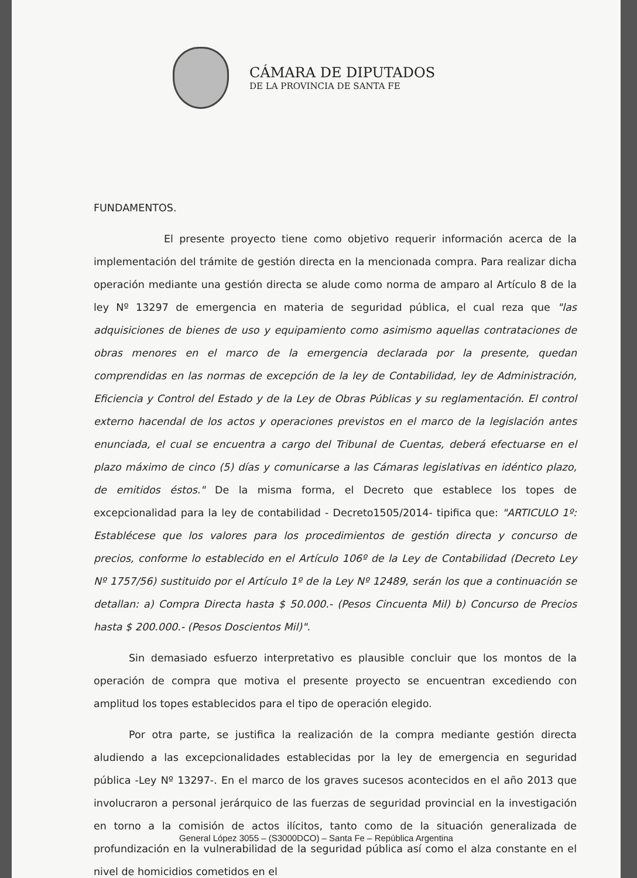CÁMARA DE DIPUTADOS
DE LA PROVINCIA DE SANTA FE
FUNDAMENTOS.
El presente proyecto tiene como objetivo requerir información acerca de la implementación del trámite de gestión directa en la mencionada compra. Para realizar dicha operación mediante una gestión directa se alude como norma de amparo al Artículo 8 de la ley Nº 13297 de emergencia en materia de seguridad pública, el cual reza que "las adquisiciones de bienes de uso y equipamiento como asimismo aquellas contrataciones de obras menores en el marco de la emergencia declarada por la presente, quedan comprendidas en las normas de excepción de la ley de Contabilidad, ley de Administración, Eficiencia y Control del Estado y de la Ley de Obras Públicas y su reglamentación. El control externo hacendal de los actos y operaciones previstos en el marco de la legislación antes enunciada, el cual se encuentra a cargo del Tribunal de Cuentas, deberá efectuarse en el plazo máximo de cinco (5) días y comunicarse a las Cámaras legislativas en idéntico plazo, de emitidos éstos." De la misma forma, el Decreto que establece los topes de excepcionalidad para la ley de contabilidad - Decreto1505/2014- tipifica que: "ARTICULO 1º: Establécese que los valores para los procedimientos de gestión directa y concurso de precios, conforme lo establecido en el Artículo 106º de la Ley de Contabilidad (Decreto Ley Nº 1757/56) sustituido por el Artículo 1º de la Ley Nº 12489, serán los que a continuación se detallan: a) Compra Directa hasta $ 50.000.- (Pesos Cincuenta Mil) b) Concurso de Precios hasta $ 200.000.- (Pesos Doscientos Mil)".
Sin demasiado esfuerzo interpretativo es plausible concluir que los montos de la operación de compra que motiva el presente proyecto se encuentran excediendo con amplitud los topes establecidos para el tipo de operación elegido.
Por otra parte, se justifica la realización de la compra mediante gestión directa aludiendo a las excepcionalidades establecidas por la ley de emergencia en seguridad pública -Ley Nº 13297-. En el marco de los graves sucesos acontecidos en el año 2013 que involucraron a personal jerárquico de las fuerzas de seguridad provincial en la investigación en torno a la comisión de actos ilícitos, tanto como de la situación generalizada de profundización en la vulnerabilidad de la seguridad pública así como el alza constante en el nivel de homicidios cometidos en el
General López 3055 – (S3000DCO) – Santa Fe – República Argentina